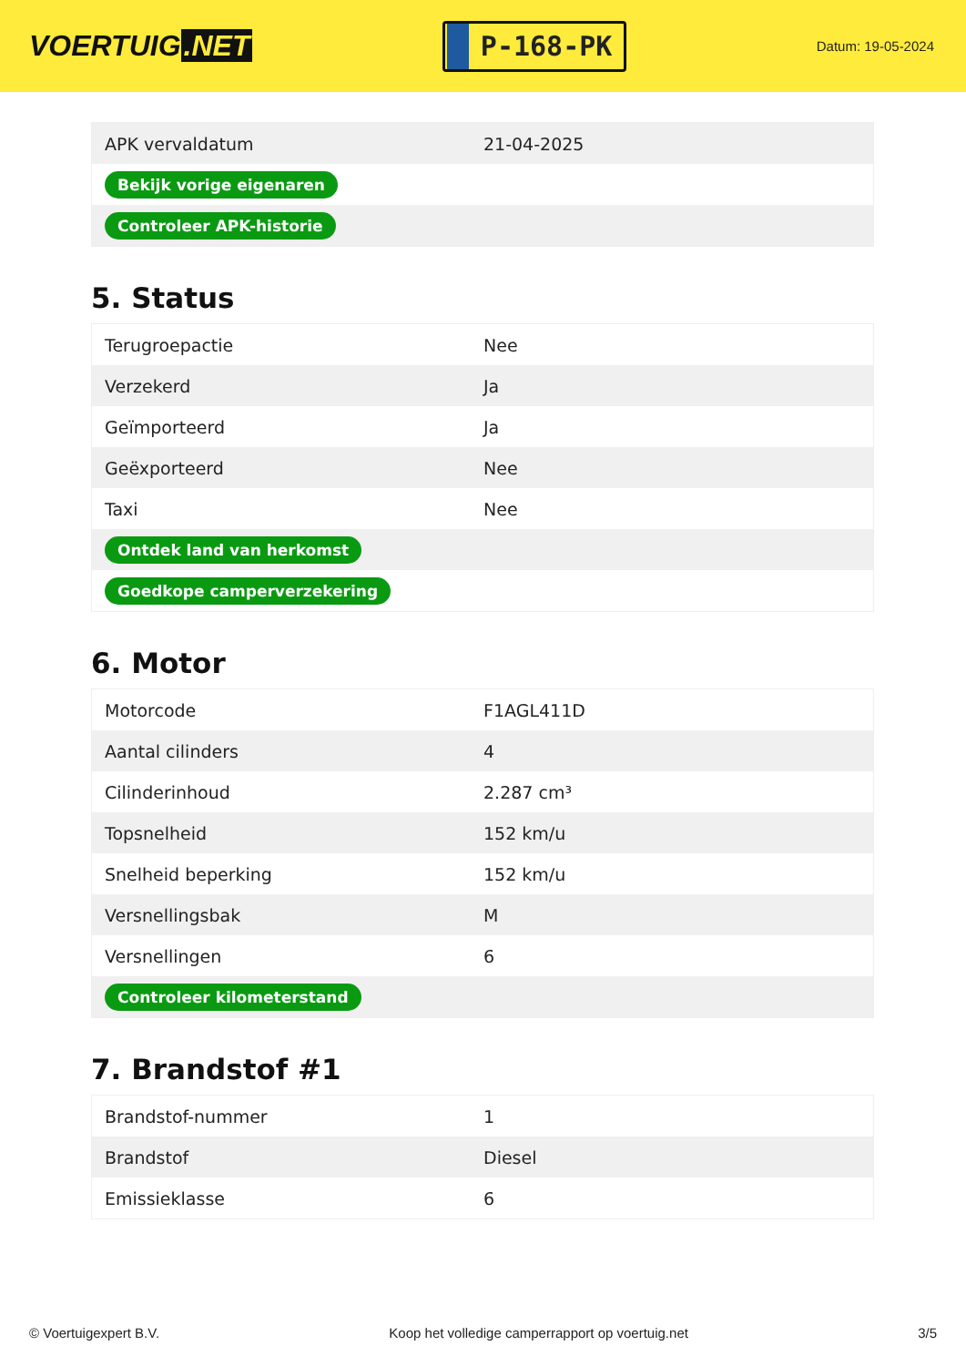VOERTUIG.NET
P-168-PK
Datum: 19-05-2024
| APK vervaldatum | 21-04-2025 |
| Bekijk vorige eigenaren | |
| Controleer APK-historie | |
5. Status
| Terugroepactie | Nee |
| Verzekerd | Ja |
| Geïmporteerd | Ja |
| Geëxporteerd | Nee |
| Taxi | Nee |
| Ontdek land van herkomst | |
| Goedkope camperverzekering | |
6. Motor
| Motorcode | F1AGL411D |
| Aantal cilinders | 4 |
| Cilinderinhoud | 2.287 cm³ |
| Topsnelheid | 152 km/u |
| Snelheid beperking | 152 km/u |
| Versnellingsbak | M |
| Versnellingen | 6 |
| Controleer kilometerstand | |
7. Brandstof #1
| Brandstof-nummer | 1 |
| Brandstof | Diesel |
| Emissieklasse | 6 |
© Voertuigexpert B.V. Koop het volledige camperrapport op voertuig.net 3/5